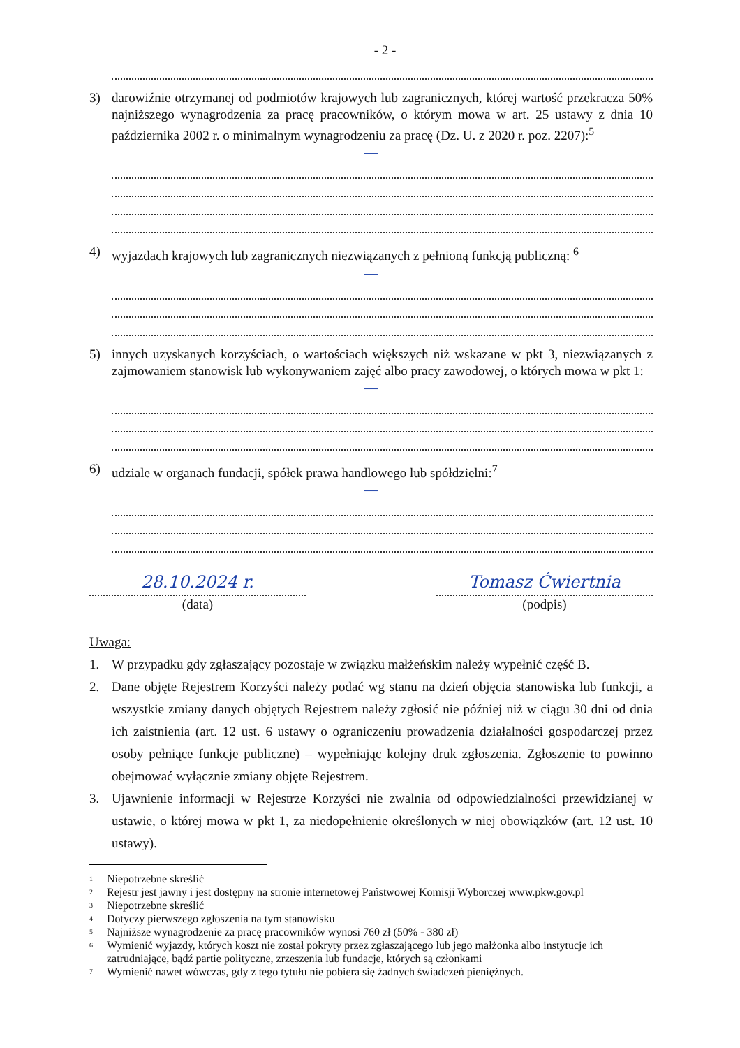- 2 -
3) darowiźnie otrzymanej od podmiotów krajowych lub zagranicznych, której wartość przekracza 50% najniższego wynagrodzenia za pracę pracowników, o którym mowa w art. 25 ustawy z dnia 10 października 2002 r. o minimalnym wynagrodzeniu za pracę (Dz. U. z 2020 r. poz. 2207):<sup>5</sup>
—
4) wyjazdach krajowych lub zagranicznych niezwiązanych z pełnioną funkcją publiczną: <sup>6</sup>
—
5) innych uzyskanych korzyściach, o wartościach większych niż wskazane w pkt 3, niezwiązanych z zajmowaniem stanowisk lub wykonywaniem zajęć albo pracy zawodowej, o których mowa w pkt 1:
—
6) udziale w organach fundacji, spółek prawa handlowego lub spółdzielni:<sup>7</sup>
—
28.10.2024 r.
(data)
Tomasz Ćwiertnia
(podpis)
Uwaga:
1. W przypadku gdy zgłaszający pozostaje w związku małżeńskim należy wypełnić część B.
2. Dane objęte Rejestrem Korzyści należy podać wg stanu na dzień objęcia stanowiska lub funkcji, a wszystkie zmiany danych objętych Rejestrem należy zgłosić nie później niż w ciągu 30 dni od dnia ich zaistnienia (art. 12 ust. 6 ustawy o ograniczeniu prowadzenia działalności gospodarczej przez osoby pełniące funkcje publiczne) – wypełniając kolejny druk zgłoszenia. Zgłoszenie to powinno obejmować wyłącznie zmiany objęte Rejestrem.
3. Ujawnienie informacji w Rejestrze Korzyści nie zwalnia od odpowiedzialności przewidzianej w ustawie, o której mowa w pkt 1, za niedopełnienie określonych w niej obowiązków (art. 12 ust. 10 ustawy).
1 Niepotrzebne skreślić
2 Rejestr jest jawny i jest dostępny na stronie internetowej Państwowej Komisji Wyborczej www.pkw.gov.pl
3 Niepotrzebne skreślić
4 Dotyczy pierwszego zgłoszenia na tym stanowisku
5 Najniższe wynagrodzenie za pracę pracowników wynosi 760 zł (50% - 380 zł)
6 Wymienić wyjazdy, których koszt nie został pokryty przez zgłaszającego lub jego małżonka albo instytucje ich zatrudniające, bądź partie polityczne, zrzeszenia lub fundacje, których są członkami
7 Wymienić nawet wówczas, gdy z tego tytułu nie pobiera się żadnych świadczeń pieniężnych.